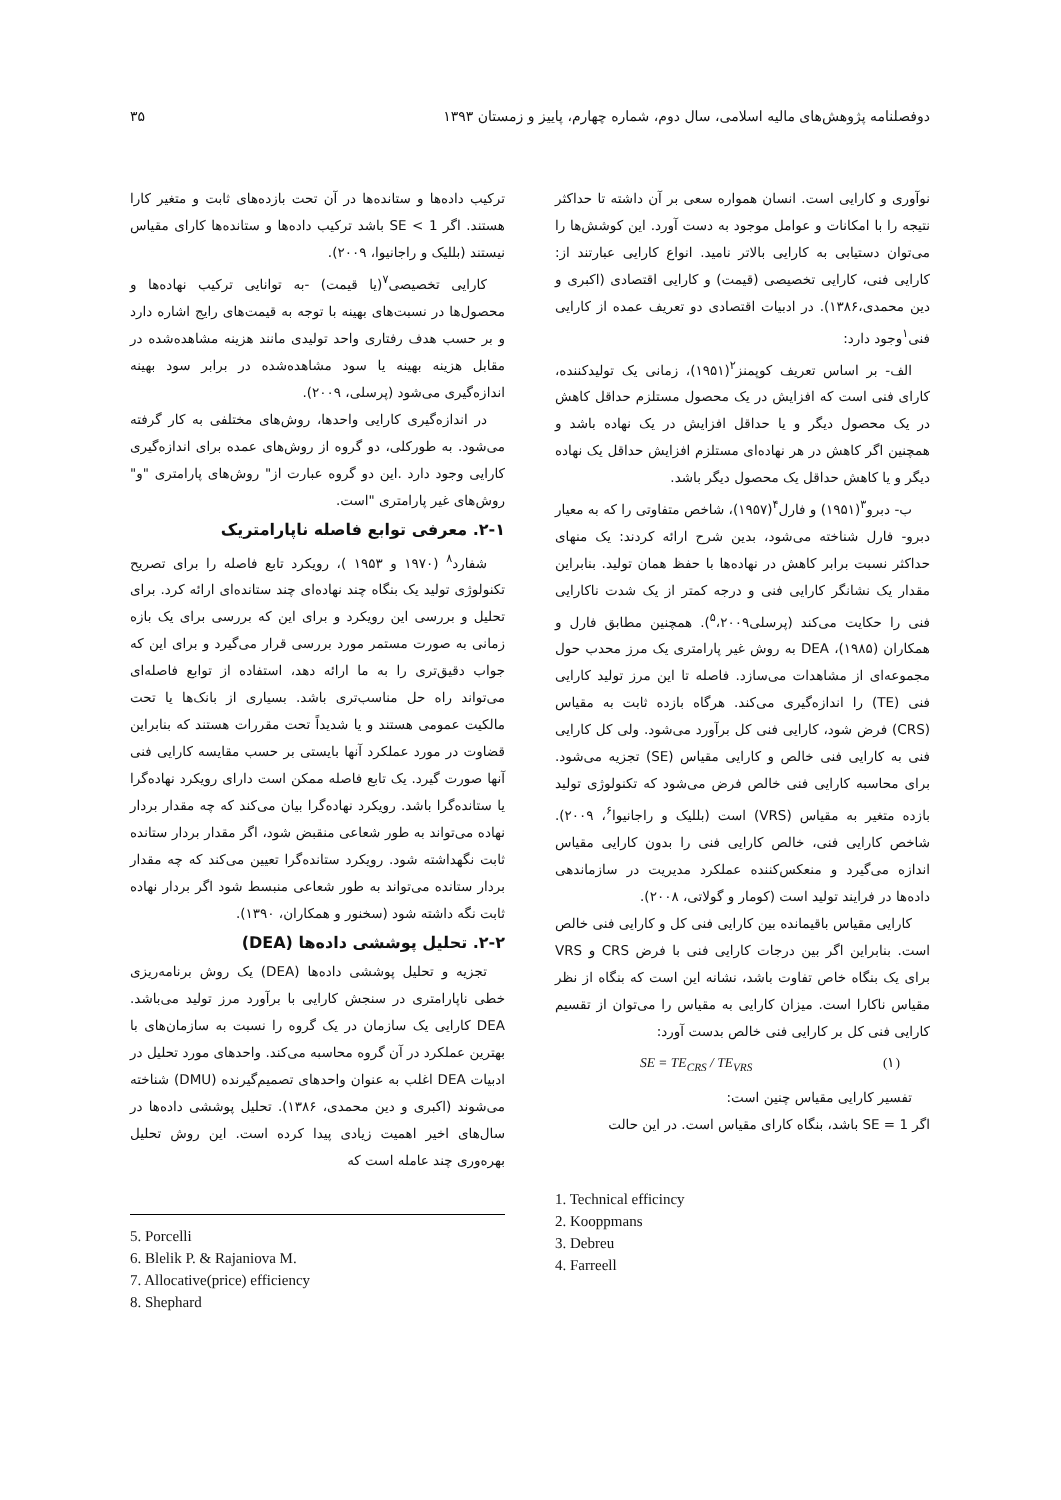دوفصلنامه پژوهش‌های مالیه اسلامی، سال دوم، شماره چهارم، پاییز و زمستان ۱۳۹۳ ۳۵
نوآوری و کارایی است. انسان همواره سعی بر آن داشته تا حداکثر نتیجه را با امکانات و عوامل موجود به دست آورد. این کوشش‌ها را می‌توان دستیابی به کارایی بالاتر نامید. انواع کارایی عبارتند از: کارایی فنی، کارایی تخصیصی (قیمت) و کارایی اقتصادی (اکبری و دین محمدی،۱۳۸۶). در ادبیات اقتصادی دو تعریف عمده از کارایی فنی<sup>۱</sup>وجود دارد:
الف- بر اساس تعریف کوپمنز<sup>۲</sup>(۱۹۵۱)، زمانی یک تولیدکننده، کارای فنی است که افزایش در یک محصول مستلزم حداقل کاهش در یک محصول دیگر و یا حداقل افزایش در یک نهاده باشد و همچنین اگر کاهش در هر نهاده‌ای مستلزم افزایش حداقل یک نهاده دیگر و یا کاهش حداقل یک محصول دیگر باشد.
ب- دبرو<sup>۳</sup>(۱۹۵۱) و فارل<sup>۴</sup>(۱۹۵۷)، شاخص متفاوتی را که به معیار دبرو- فارل شناخته می‌شود، بدین شرح ارائه کردند: یک منهای حداکثر نسبت برابر کاهش در نهاده‌ها با حفظ همان تولید. بنابراین مقدار یک نشانگر کارایی فنی و درجه کمتر از یک شدت ناکارایی فنی را حکایت می‌کند (پرسلی<sup>۵</sup>،۲۰۰۹). همچنین مطابق فارل و همکاران (۱۹۸۵)، DEA به روش غیر پارامتری یک مرز محدب حول مجموعه‌ای از مشاهدات می‌سازد. فاصله تا این مرز تولید کارایی فنی (TE) را اندازه‌گیری می‌کند. هرگاه بازده ثابت به مقیاس (CRS) فرض شود، کارایی فنی کل برآورد می‌شود. ولی کل کارایی فنی به کارایی فنی خالص و کارایی مقیاس (SE) تجزیه می‌شود. برای محاسبه کارایی فنی خالص فرض می‌شود که تکنولوژی تولید بازده متغیر به مقیاس (VRS) است (بللیک و راجانیوا<sup>۶</sup>، ۲۰۰۹). شاخص کارایی فنی، خالص کارایی فنی را بدون کارایی مقیاس اندازه می‌گیرد و منعکس‌کننده عملکرد مدیریت در سازماندهی داده‌ها در فرایند تولید است (کومار و گولاتی، ۲۰۰۸).
کارایی مقیاس باقیمانده بین کارایی فنی کل و کارایی فنی خالص است. بنابراین اگر بین درجات کارایی فنی با فرض CRS و VRS برای یک بنگاه خاص تفاوت باشد، نشانه این است که بنگاه از نظر مقیاس ناکارا است. میزان کارایی به مقیاس را می‌توان از تقسیم کارایی فنی کل بر کارایی فنی خالص بدست آورد:
SE = TE<sub>CRS</sub> / TE<sub>VRS</sub> (۱)
تفسیر کارایی مقیاس چنین است:
اگر SE = 1 باشد، بنگاه کارای مقیاس است. در این حالت
1. Technical efficincy
2. Kooppmans
3. Debreu
4. Farreell
ترکیب داده‌ها و ستانده‌ها در آن تحت بازده‌های ثابت و متغیر کارا هستند. اگر SE < 1 باشد ترکیب داده‌ها و ستانده‌ها کارای مقیاس نیستند (بللیک و راجانیوا، ۲۰۰۹).
کارایی تخصیصی<sup>۷</sup>(یا قیمت) -به توانایی ترکیب نهاده‌ها و محصول‌ها در نسبت‌های بهینه با توجه به قیمت‌های رایج اشاره دارد و بر حسب هدف رفتاری واحد تولیدی مانند هزینه مشاهده‌شده در مقابل هزینه بهینه یا سود مشاهده‌شده در برابر سود بهینه اندازه‌گیری می‌شود (پرسلی، ۲۰۰۹).
در اندازه‌گیری کارایی واحدها، روش‌های مختلفی به کار گرفته می‌شود. به طورکلی، دو گروه از روش‌های عمده برای اندازه‌گیری کارایی وجود دارد .این دو گروه عبارت از" روش‌های پارامتری "و" روش‌های غیر پارامتری "است.
۲-۱. معرفی توابع فاصله ناپارامتریک
شفارد<sup>۸</sup> (۱۹۷۰ و ۱۹۵۳ )، رویکرد تابع فاصله را برای تصریح تکنولوژی تولید یک بنگاه چند نهاده‌ای چند ستانده‌ای ارائه کرد. برای تحلیل و بررسی این رویکرد و برای این که بررسی برای یک بازه زمانی به صورت مستمر مورد بررسی قرار می‌گیرد و برای این که جواب دقیق‌تری را به ما ارائه دهد، استفاده از توابع فاصله‌ای می‌تواند راه حل مناسب‌تری باشد. بسیاری از بانک‌ها یا تحت مالکیت عمومی هستند و یا شدیداً تحت مقررات هستند که بنابراین قضاوت در مورد عملکرد آنها بایستی بر حسب مقایسه کارایی فنی آنها صورت گیرد. یک تابع فاصله ممکن است دارای رویکرد نهاده‌گرا یا ستانده‌گرا باشد. رویکرد نهاده‌گرا بیان می‌کند که چه مقدار بردار نهاده می‌تواند به طور شعاعی منقبض شود، اگر مقدار بردار ستانده ثابت نگهداشته شود. رویکرد ستانده‌گرا تعیین می‌کند که چه مقدار بردار ستانده می‌تواند به طور شعاعی منبسط شود اگر بردار نهاده ثابت نگه داشته شود (سخنور و همکاران، ۱۳۹۰).
۲-۲. تحلیل پوششی داده‌ها (DEA)
تجزیه و تحلیل پوششی داده‌ها (DEA) یک روش برنامه‌ریزی خطی ناپارامتری در سنجش کارایی با برآورد مرز تولید می‌باشد. DEA کارایی یک سازمان در یک گروه را نسبت به سازمان‌های با بهترین عملکرد در آن گروه محاسبه می‌کند. واحدهای مورد تحلیل در ادبیات DEA اغلب به عنوان واحدهای تصمیم‌گیرنده (DMU) شناخته می‌شوند (اکبری و دین محمدی، ۱۳۸۶). تحلیل پوششی داده‌ها در سال‌های اخیر اهمیت زیادی پیدا کرده است. این روش تحلیل بهره‌وری چند عامله است که
5. Porcelli
6. Blelik P. & Rajaniova M.
7. Allocative(price) efficiency
8. Shephard